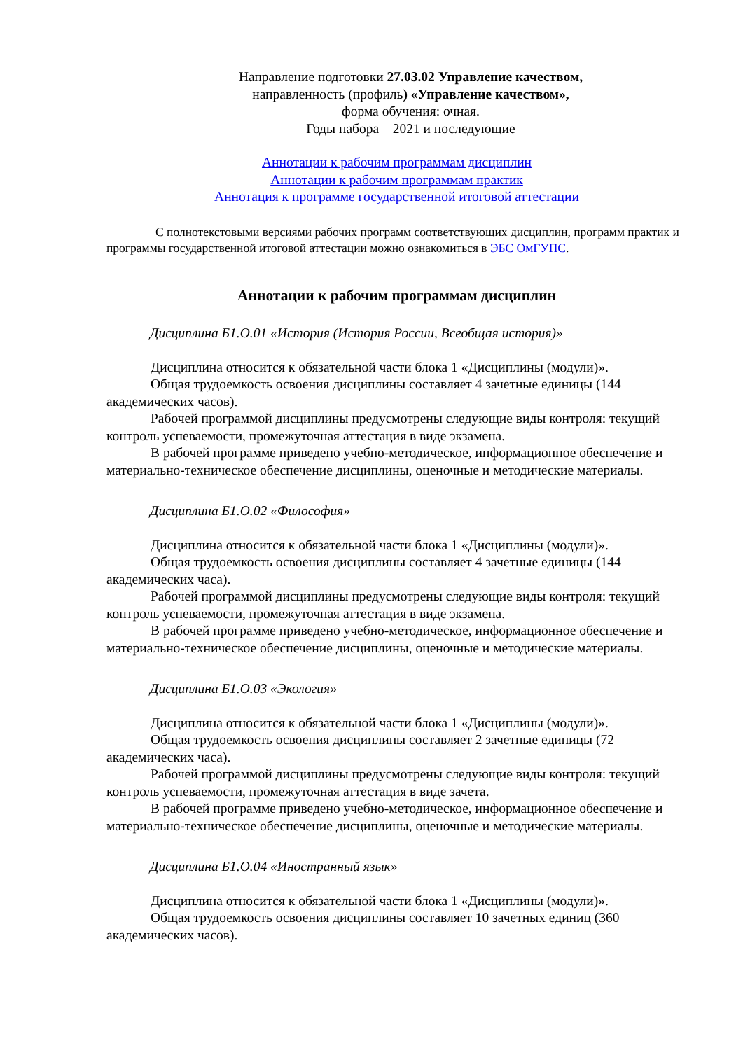Направление подготовки 27.03.02 Управление качеством,
направленность (профиль) «Управление качеством»,
форма обучения: очная.
Годы набора – 2021 и последующие
Аннотации к рабочим программам дисциплин
Аннотации к рабочим программам практик
Аннотация к программе государственной итоговой аттестации
С полнотекстовыми версиями рабочих программ соответствующих дисциплин, программ практик и программы государственной итоговой аттестации можно ознакомиться в ЭБС ОмГУПС.
Аннотации к рабочим программам дисциплин
Дисциплина Б1.О.01 «История (История России, Всеобщая история)»
Дисциплина относится к обязательной части блока 1 «Дисциплины (модули)».
Общая трудоемкость освоения дисциплины составляет 4 зачетные единицы (144 академических часов).
Рабочей программой дисциплины предусмотрены следующие виды контроля: текущий контроль успеваемости, промежуточная аттестация в виде экзамена.
В рабочей программе приведено учебно-методическое, информационное обеспечение и материально-техническое обеспечение дисциплины, оценочные и методические материалы.
Дисциплина Б1.О.02 «Философия»
Дисциплина относится к обязательной части блока 1 «Дисциплины (модули)».
Общая трудоемкость освоения дисциплины составляет 4 зачетные единицы (144 академических часа).
Рабочей программой дисциплины предусмотрены следующие виды контроля: текущий контроль успеваемости, промежуточная аттестация в виде экзамена.
В рабочей программе приведено учебно-методическое, информационное обеспечение и материально-техническое обеспечение дисциплины, оценочные и методические материалы.
Дисциплина Б1.О.03 «Экология»
Дисциплина относится к обязательной части блока 1 «Дисциплины (модули)».
Общая трудоемкость освоения дисциплины составляет 2 зачетные единицы (72 академических часа).
Рабочей программой дисциплины предусмотрены следующие виды контроля: текущий контроль успеваемости, промежуточная аттестация в виде зачета.
В рабочей программе приведено учебно-методическое, информационное обеспечение и материально-техническое обеспечение дисциплины, оценочные и методические материалы.
Дисциплина Б1.О.04 «Иностранный язык»
Дисциплина относится к обязательной части блока 1 «Дисциплины (модули)».
Общая трудоемкость освоения дисциплины составляет 10 зачетных единиц (360 академических часов).